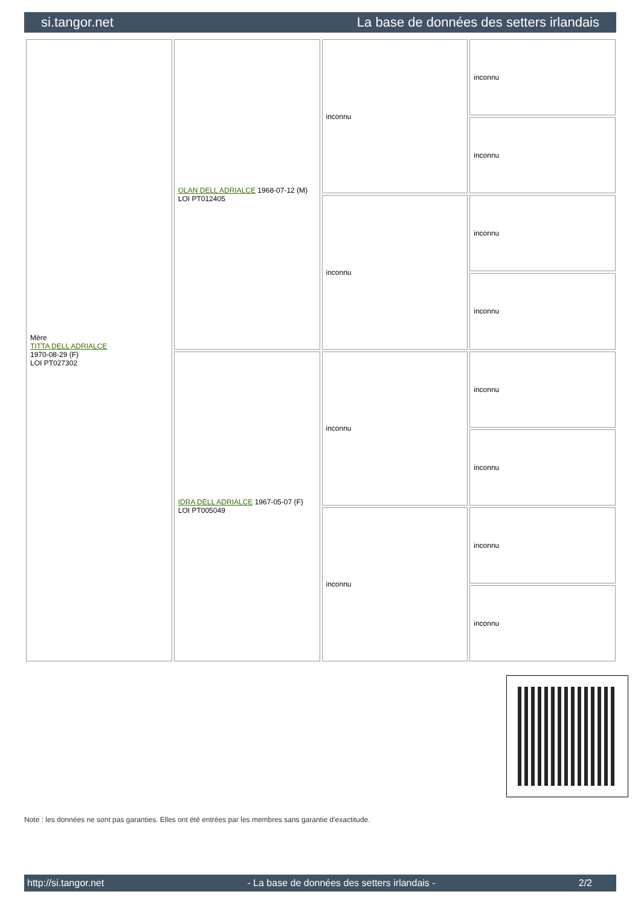si.tangor.net La base de données des setters irlandais
| Mère TITTA DELL ADRIALCE 1970-08-29 (F) LOI PT027302 | OLAN DELL ADRIALCE 1968-07-12 (M) LOI PT012405 | inconnu | inconnu |
| | | | inconnu |
| | | inconnu | inconnu |
| | | | inconnu |
| | IDRA DELL ADRIALCE 1967-05-07 (F) LOI PT005049 | inconnu | inconnu |
| | | | inconnu |
| | | inconnu | inconnu |
| | | | inconnu |
Note : les données ne sont pas garanties. Elles ont été entrées par les membres sans garantie d'exactitude.
http://si.tangor.net - La base de données des setters irlandais - 2/2